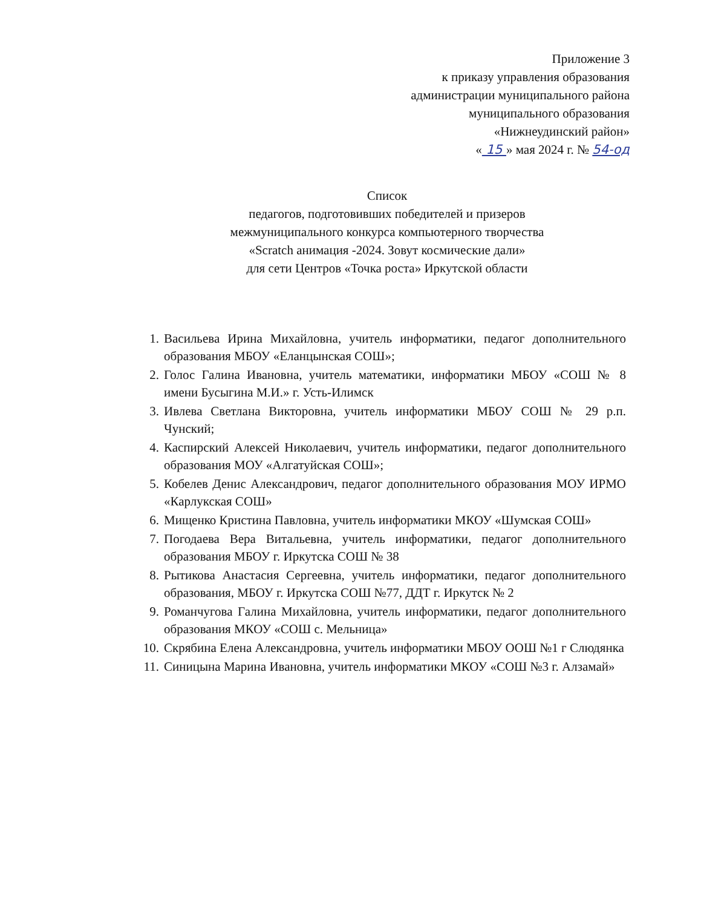Приложение 3
к приказу управления образования
администрации муниципального района
муниципального образования
«Нижнеудинский район»
« 15 » мая 2024 г. № 54-од
Список
педагогов, подготовивших победителей и призеров
межмуниципального конкурса компьютерного творчества
«Scratch анимация -2024. Зовут космические дали»
для сети Центров «Точка роста» Иркутской области
1. Васильева Ирина Михайловна, учитель информатики, педагог дополнительного образования МБОУ «Еланцынская СОШ»;
2. Голос Галина Ивановна, учитель математики, информатики МБОУ «СОШ № 8 имени Бусыгина М.И.» г. Усть-Илимск
3. Ивлева Светлана Викторовна, учитель информатики МБОУ СОШ № 29 р.п. Чунский;
4. Каспирский Алексей Николаевич, учитель информатики, педагог дополнительного образования МОУ «Алгатуйская СОШ»;
5. Кобелев Денис Александрович, педагог дополнительного образования МОУ ИРМО «Карлукская СОШ»
6. Мищенко Кристина Павловна, учитель информатики МКОУ «Шумская СОШ»
7. Погодаева Вера Витальевна, учитель информатики, педагог дополнительного образования МБОУ г. Иркутска СОШ № 38
8. Рытикова Анастасия Сергеевна, учитель информатики, педагог дополнительного образования, МБОУ г. Иркутска СОШ №77, ДДТ г. Иркутск № 2
9. Романчугова Галина Михайловна, учитель информатики, педагог дополнительного образования МКОУ «СОШ с. Мельница»
10. Скрябина Елена Александровна, учитель информатики МБОУ ООШ №1 г Слюдянка
11. Синицына Марина Ивановна, учитель информатики МКОУ «СОШ №3 г. Алзамай»